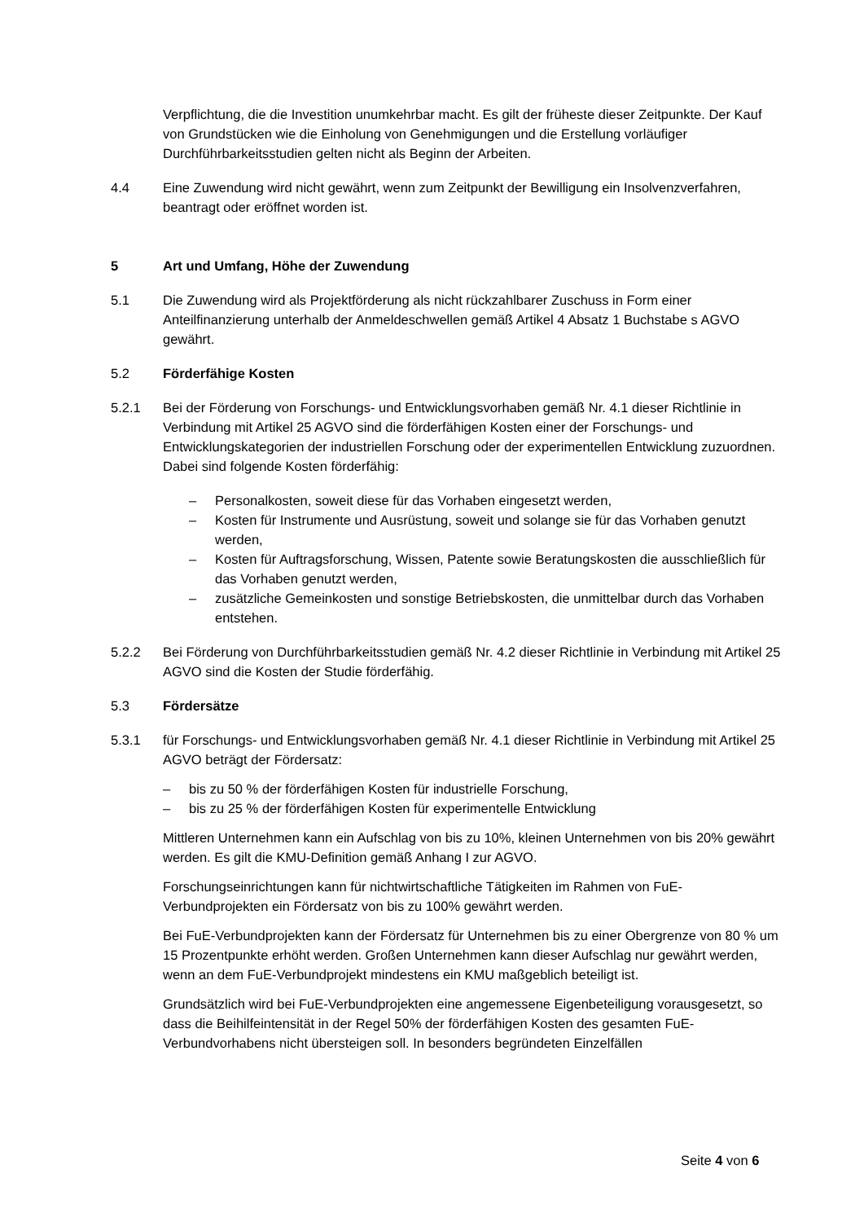Verpflichtung, die die Investition unumkehrbar macht. Es gilt der früheste dieser Zeitpunkte. Der Kauf von Grundstücken wie die Einholung von Genehmigungen und die Erstellung vorläufiger Durchführbarkeitsstudien gelten nicht als Beginn der Arbeiten.
4.4 Eine Zuwendung wird nicht gewährt, wenn zum Zeitpunkt der Bewilligung ein Insolvenzverfahren, beantragt oder eröffnet worden ist.
5 Art und Umfang, Höhe der Zuwendung
5.1 Die Zuwendung wird als Projektförderung als nicht rückzahlbarer Zuschuss in Form einer Anteilfinanzierung unterhalb der Anmeldeschwellen gemäß Artikel 4 Absatz 1 Buchstabe s AGVO gewährt.
5.2 Förderfähige Kosten
5.2.1 Bei der Förderung von Forschungs- und Entwicklungsvorhaben gemäß Nr. 4.1 dieser Richtlinie in Verbindung mit Artikel 25 AGVO sind die förderfähigen Kosten einer der Forschungs- und Entwicklungskategorien der industriellen Forschung oder der experimentellen Entwicklung zuzuordnen. Dabei sind folgende Kosten förderfähig:
– Personalkosten, soweit diese für das Vorhaben eingesetzt werden,
– Kosten für Instrumente und Ausrüstung, soweit und solange sie für das Vorhaben genutzt werden,
– Kosten für Auftragsforschung, Wissen, Patente sowie Beratungskosten die ausschließlich für das Vorhaben genutzt werden,
– zusätzliche Gemeinkosten und sonstige Betriebskosten, die unmittelbar durch das Vorhaben entstehen.
5.2.2 Bei Förderung von Durchführbarkeitsstudien gemäß Nr. 4.2 dieser Richtlinie in Verbindung mit Artikel 25 AGVO sind die Kosten der Studie förderfähig.
5.3 Fördersätze
5.3.1 für Forschungs- und Entwicklungsvorhaben gemäß Nr. 4.1 dieser Richtlinie in Verbindung mit Artikel 25 AGVO beträgt der Fördersatz:
– bis zu 50 % der förderfähigen Kosten für industrielle Forschung,
– bis zu 25 % der förderfähigen Kosten für experimentelle Entwicklung
Mittleren Unternehmen kann ein Aufschlag von bis zu 10%, kleinen Unternehmen von bis 20% gewährt werden. Es gilt die KMU-Definition gemäß Anhang I zur AGVO.
Forschungseinrichtungen kann für nichtwirtschaftliche Tätigkeiten im Rahmen von FuE-Verbundprojekten ein Fördersatz von bis zu 100% gewährt werden.
Bei FuE-Verbundprojekten kann der Fördersatz für Unternehmen bis zu einer Obergrenze von 80 % um 15 Prozentpunkte erhöht werden. Großen Unternehmen kann dieser Aufschlag nur gewährt werden, wenn an dem FuE-Verbundprojekt mindestens ein KMU maßgeblich beteiligt ist.
Grundsätzlich wird bei FuE-Verbundprojekten eine angemessene Eigenbeteiligung vorausgesetzt, so dass die Beihilfeintensität in der Regel 50% der förderfähigen Kosten des gesamten FuE-Verbundvorhabens nicht übersteigen soll. In besonders begründeten Einzelfällen
Seite 4 von 6